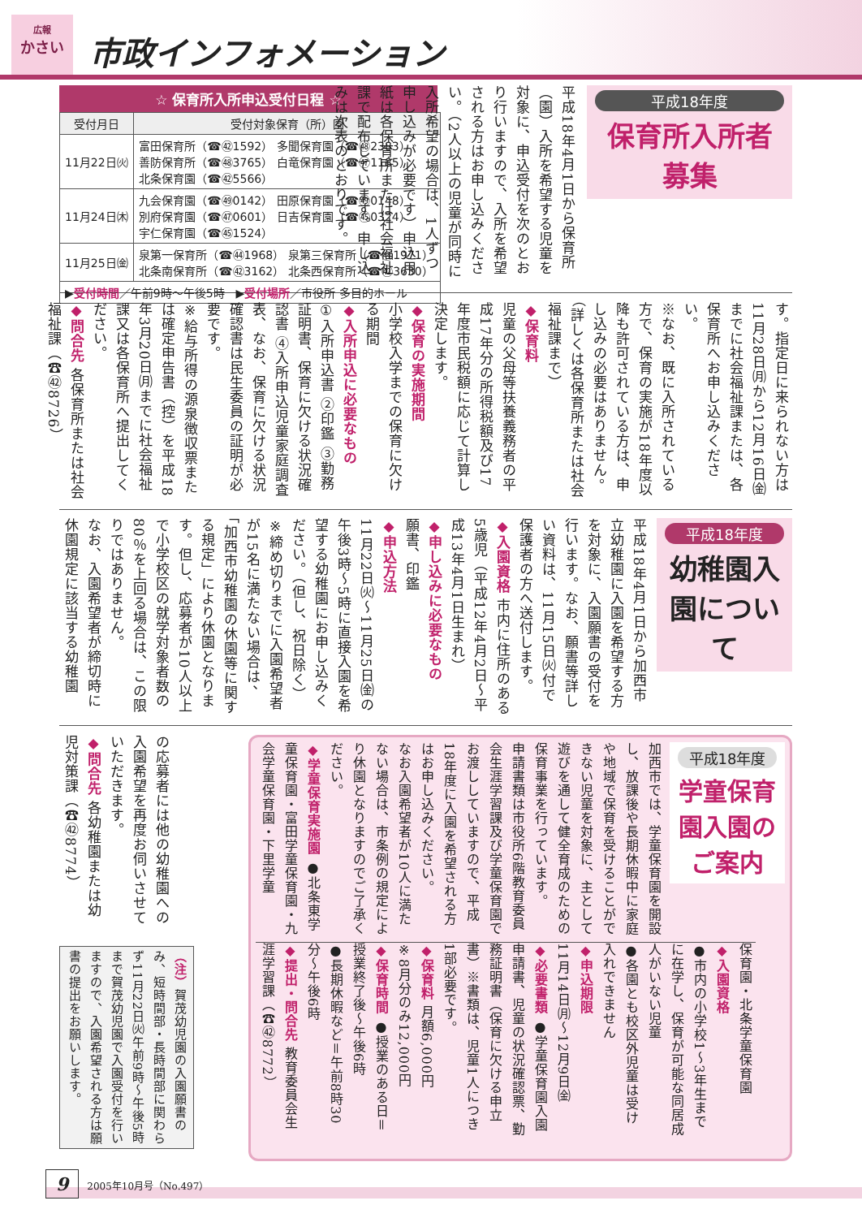広報
かさい
市政インフォメーション
平成18年度
保育所入所者募集
平成18年4月1日から保育所（園）入所を希望する児童を対象に、申込受付を次のとおり行いますので、入所を希望される方はお申し込みください。（2人以上の児童が同時に入所希望の場合は、1人ずつ申し込みが必要です）申込用紙は各保育所または社会福祉課で配布しています。申し込みは次表のとおりです。
☆ 保育所入所申込受付日程 ☆
| 受付月日 | 受付対象保育（所）園 |
| --- | --- |
| 11月22日㈫ | 富田保育所（☎㊷1592） 多聞保育園（☎㊽2383） 善防保育所（☎㊽3765） 白竜保育園（☎㊼1185） 北条保育園（☎㊷5566） |
| 11月24日㈭ | 九会保育園（☎㊾0142） 田原保育園（☎㊾0148） 別府保育園（☎㊼0601） 日吉保育園（☎㊺0324） 宇仁保育園（☎㊺1524） |
| 11月25日㈮ | 泉第一保育所（☎㊹1968） 泉第三保育所（☎㊹1971） 北条南保育所（☎㊷3162） 北条西保育所（☎㊷3630） |
| ▶ 受付時間 ／午前9時～午後5時 ▶ 受付場所 ／市役所 多目的ホール | |
す。指定日に来られない方は11月28日㈪から12月16日㈮までに社会福祉課または、各保育所へお申し込みください。
※なお、既に入所されている方で、保育の実施が18年度以降も許可されている方は、申し込みの必要はありません。（詳しくは各保育所または社会福祉課まで）
◆保育料
児童の父母等扶養義務者の平成17年分の所得税額及び17年度市民税額に応じて計算し決定します。
◆保育の実施期間
小学校入学までの保育に欠ける期間
◆入所申込に必要なもの
①入所申込書 ②印鑑 ③勤務証明書、保育に欠ける状況確認書 ④入所申込児童家庭調査表、なお、保育に欠ける状況確認書は民生委員の証明が必要です。
※給与所得の源泉徴収票または確定申告書（控）を平成18年3月20日㈪までに社会福祉課又は各保育所へ提出してください。
◆問合先 各保育所または社会福祉課（☎㊷8726）
平成18年度
幼稚園入園について
平成18年4月1日から加西市立幼稚園に入園を希望する方を対象に、入園願書の受付を行います。なお、願書等詳しい資料は、11月15日㈫付で保護者の方へ送付します。
◆入園資格 市内に住所のある5歳児（平成12年4月2日～平成13年4月1日生まれ）
◆申し込みに必要なもの
願書、印鑑
◆申込方法
11月22日㈫～11月25日㈮の午後3時～5時に直接入園を希望する幼稚園にお申し込みください。（但し、祝日除く）
※締め切りまでに入園希望者が15名に満たない場合は、「加西市幼稚園の休園等に関する規定」により休園となります。但し、応募者が10人以上で小学校区の就学対象者数の80％を上回る場合は、この限りではありません。
なお、入園希望者が締切時に休園規定に該当する幼稚園
平成18年度
学童保育園入園のご案内
加西市では、学童保育園を開設し、放課後や長期休暇中に家庭や地域で保育を受けることができない児童を対象に、主として遊びを通して健全育成のための保育事業を行っています。
申請書類は市役所6階教育委員会生涯学習課及び学童保育園でお渡ししていますので、平成18年度に入園を希望される方はお申し込みください。
なお入園希望者が10人に満たない場合は、市条例の規定により休園となりますのでご了承ください。
◆学童保育実施園 ●北条東学童保育園・富田学童保育園・九会学童保育園・下里学童
保育園・北条学童保育園
◆入園資格
●市内の小学校1～3年生までに在学し、保育が可能な同居成人がいない児童
●各園とも校区外児童は受け入れできません
◆申込期限
11月14日㈪～12月9日㈮
◆必要書類 ●学童保育園入園申請書、児童の状況確認票、勤務証明書（保育に欠ける申立書）※書類は、児童1人につき1部必要です。
◆保育料 月額6,000円
※8月分のみ12,000円
◆保育時間 ●授業のある日＝授業終了後～午後6時
●長期休暇など＝午前8時30分～午後6時
◆提出・問合先 教育委員会生涯学習課（☎㊷8772）
の応募者には他の幼稚園への入園希望を再度お伺いさせていただきます。
◆問合先 各幼稚園または幼児対策課（☎㊷8774）
（注）賀茂幼児園の入園願書のみ、短時間部・長時間部に関わらず11月22日㈫午前9時～午後5時まで賀茂幼児園で入園受付を行いますので、入園希望される方は願書の提出をお願いします。
9 2005年10月号（No.497）